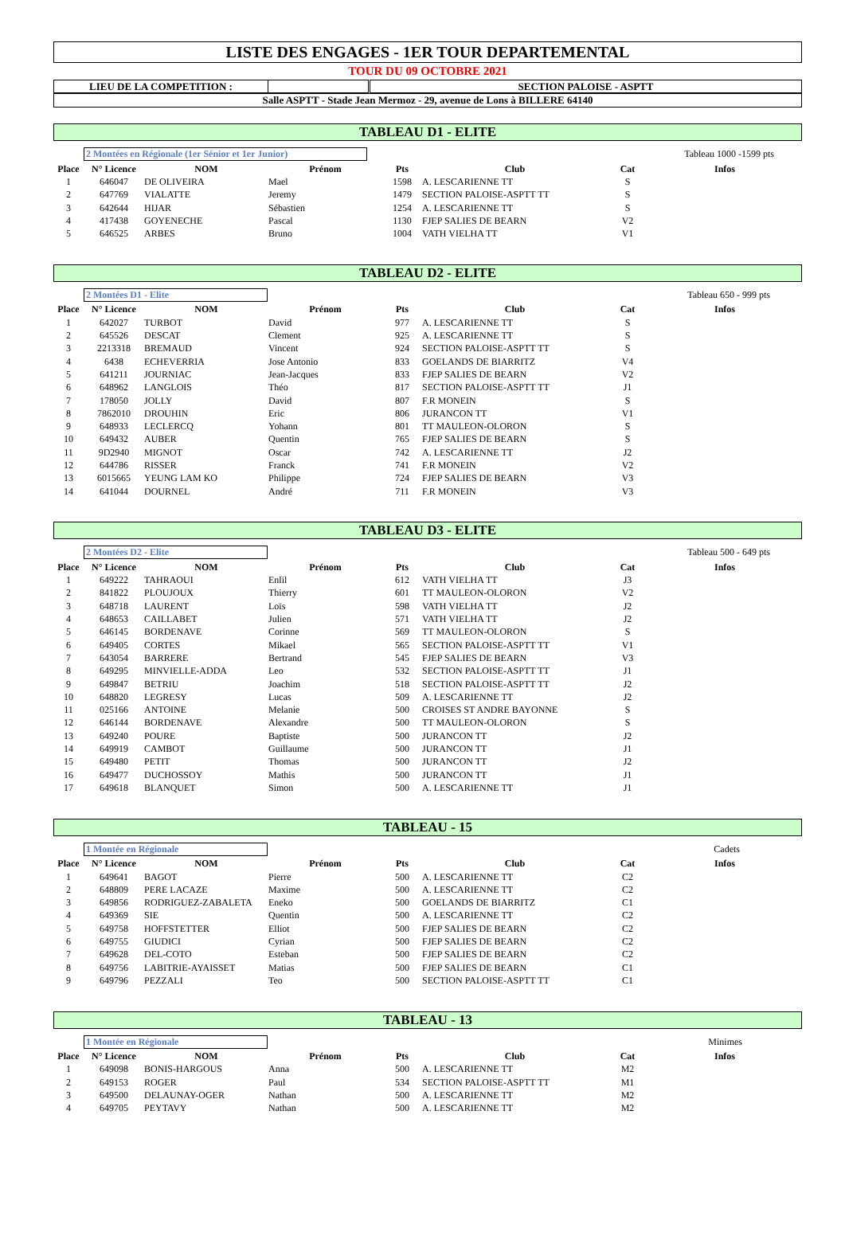LISTE DES ENGAGES - 1ER TOUR DEPARTEMENTAL
TOUR DU 09 OCTOBRE 2021
LIEU DE LA COMPETITION : SECTION PALOISE - ASPTT
Salle ASPTT - Stade Jean Mermoz - 29, avenue de Lons à BILLERE 64140
TABLEAU D1 - ELITE
2 Montées en Régionale (1er Sénior et 1er Junior) Tableau 1000 -1599 pts
| Place | N° Licence | NOM | Prénom | Pts | Club | Cat | Infos |
| --- | --- | --- | --- | --- | --- | --- | --- |
| 1 | 646047 | DE OLIVEIRA | Mael | 1598 | A. LESCARIENNE TT | S | |
| 2 | 647769 | VIALATTE | Jeremy | 1479 | SECTION PALOISE-ASPTT TT | S | |
| 3 | 642644 | HIJAR | Sébastien | 1254 | A. LESCARIENNE TT | S | |
| 4 | 417438 | GOYENECHE | Pascal | 1130 | FJEP SALIES DE BEARN | V2 | |
| 5 | 646525 | ARBES | Bruno | 1004 | VATH VIELHA TT | V1 | |
TABLEAU D2 - ELITE
2 Montées D1 - Elite Tableau 650 - 999 pts
| Place | N° Licence | NOM | Prénom | Pts | Club | Cat | Infos |
| --- | --- | --- | --- | --- | --- | --- | --- |
| 1 | 642027 | TURBOT | David | 977 | A. LESCARIENNE TT | S | |
| 2 | 645526 | DESCAT | Clement | 925 | A. LESCARIENNE TT | S | |
| 3 | 2213318 | BREMAUD | Vincent | 924 | SECTION PALOISE-ASPTT TT | S | |
| 4 | 6438 | ECHEVERRIA | Jose Antonio | 833 | GOELANDS DE BIARRITZ | V4 | |
| 5 | 641211 | JOURNIAC | Jean-Jacques | 833 | FJEP SALIES DE BEARN | V2 | |
| 6 | 648962 | LANGLOIS | Théo | 817 | SECTION PALOISE-ASPTT TT | J1 | |
| 7 | 178050 | JOLLY | David | 807 | F.R MONEIN | S | |
| 8 | 7862010 | DROUHIN | Eric | 806 | JURANCON TT | V1 | |
| 9 | 648933 | LECLERCQ | Yohann | 801 | TT MAULEON-OLORON | S | |
| 10 | 649432 | AUBER | Quentin | 765 | FJEP SALIES DE BEARN | S | |
| 11 | 9D2940 | MIGNOT | Oscar | 742 | A. LESCARIENNE TT | J2 | |
| 12 | 644786 | RISSER | Franck | 741 | F.R MONEIN | V2 | |
| 13 | 6015665 | YEUNG LAM KO | Philippe | 724 | FJEP SALIES DE BEARN | V3 | |
| 14 | 641044 | DOURNEL | André | 711 | F.R MONEIN | V3 | |
TABLEAU D3 - ELITE
2 Montées D2 - Elite Tableau 500 - 649 pts
| Place | N° Licence | NOM | Prénom | Pts | Club | Cat | Infos |
| --- | --- | --- | --- | --- | --- | --- | --- |
| 1 | 649222 | TAHRAOUI | Enlil | 612 | VATH VIELHA TT | J3 | |
| 2 | 841822 | PLOUJOUX | Thierry | 601 | TT MAULEON-OLORON | V2 | |
| 3 | 648718 | LAURENT | Loïs | 598 | VATH VIELHA TT | J2 | |
| 4 | 648653 | CAILLABET | Julien | 571 | VATH VIELHA TT | J2 | |
| 5 | 646145 | BORDENAVE | Corinne | 569 | TT MAULEON-OLORON | S | |
| 6 | 649405 | CORTES | Mikael | 565 | SECTION PALOISE-ASPTT TT | V1 | |
| 7 | 643054 | BARRERE | Bertrand | 545 | FJEP SALIES DE BEARN | V3 | |
| 8 | 649295 | MINVIELLE-ADDA | Leo | 532 | SECTION PALOISE-ASPTT TT | J1 | |
| 9 | 649847 | BETRIU | Joachim | 518 | SECTION PALOISE-ASPTT TT | J2 | |
| 10 | 648820 | LEGRESY | Lucas | 509 | A. LESCARIENNE TT | J2 | |
| 11 | 025166 | ANTOINE | Melanie | 500 | CROISES ST ANDRE BAYONNE | S | |
| 12 | 646144 | BORDENAVE | Alexandre | 500 | TT MAULEON-OLORON | S | |
| 13 | 649240 | POURE | Baptiste | 500 | JURANCON TT | J2 | |
| 14 | 649919 | CAMBOT | Guillaume | 500 | JURANCON TT | J1 | |
| 15 | 649480 | PETIT | Thomas | 500 | JURANCON TT | J2 | |
| 16 | 649477 | DUCHOSSOY | Mathis | 500 | JURANCON TT | J1 | |
| 17 | 649618 | BLANQUET | Simon | 500 | A. LESCARIENNE TT | J1 | |
TABLEAU - 15
1 Montée en Régionale Cadets
| Place | N° Licence | NOM | Prénom | Pts | Club | Cat | Infos |
| --- | --- | --- | --- | --- | --- | --- | --- |
| 1 | 649641 | BAGOT | Pierre | 500 | A. LESCARIENNE TT | C2 | |
| 2 | 648809 | PERE LACAZE | Maxime | 500 | A. LESCARIENNE TT | C2 | |
| 3 | 649856 | RODRIGUEZ-ZABALETA | Eneko | 500 | GOELANDS DE BIARRITZ | C1 | |
| 4 | 649369 | SIE | Quentin | 500 | A. LESCARIENNE TT | C2 | |
| 5 | 649758 | HOFFSTETTER | Elliot | 500 | FJEP SALIES DE BEARN | C2 | |
| 6 | 649755 | GIUDICI | Cyrian | 500 | FJEP SALIES DE BEARN | C2 | |
| 7 | 649628 | DEL-COTO | Esteban | 500 | FJEP SALIES DE BEARN | C2 | |
| 8 | 649756 | LABITRIE-AYAISSET | Matias | 500 | FJEP SALIES DE BEARN | C1 | |
| 9 | 649796 | PEZZALI | Teo | 500 | SECTION PALOISE-ASPTT TT | C1 | |
TABLEAU - 13
1 Montée en Régionale Minimes
| Place | N° Licence | NOM | Prénom | Pts | Club | Cat | Infos |
| --- | --- | --- | --- | --- | --- | --- | --- |
| 1 | 649098 | BONIS-HARGOUS | Anna | 500 | A. LESCARIENNE TT | M2 | |
| 2 | 649153 | ROGER | Paul | 534 | SECTION PALOISE-ASPTT TT | M1 | |
| 3 | 649500 | DELAUNAY-OGER | Nathan | 500 | A. LESCARIENNE TT | M2 | |
| 4 | 649705 | PEYTAVY | Nathan | 500 | A. LESCARIENNE TT | M2 | |